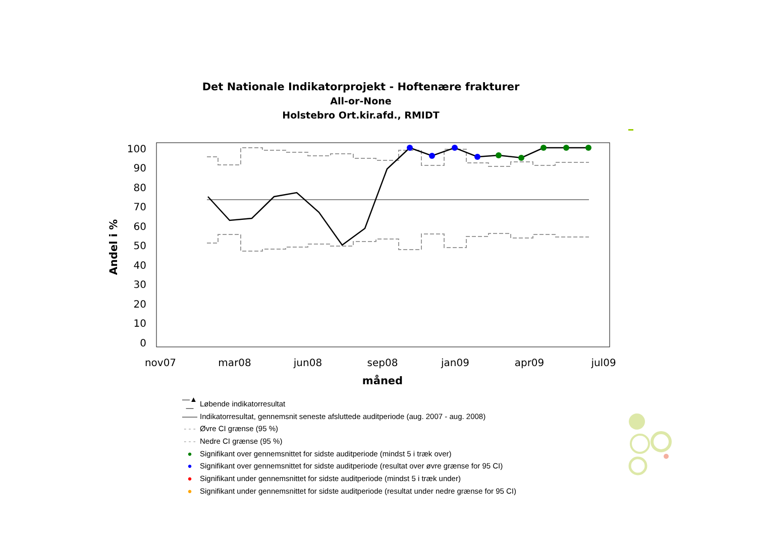Det Nationale Indikatorprojekt - Hoftenære frakturer
All-or-None
Holstebro Ort.kir.afd., RMIDT
100
90
80
70
60
50
40
30
20
10
0
nov07
mar08
jun08
sep08
jan09
apr09
jul09
måned
Andel i %
—▲— Løbende indikatorresultat
—— Indikatorresultat, gennemsnit seneste afsluttede auditperiode (aug. 2007 - aug. 2008)
- - - Øvre CI grænse (95 %)
- - - Nedre CI grænse (95 %)
● Signifikant over gennemsnittet for sidste auditperiode (mindst 5 i træk over)
● Signifikant over gennemsnittet for sidste auditperiode (resultat over øvre grænse for 95 CI)
● Signifikant under gennemsnittet for sidste auditperiode (mindst 5 i træk under)
● Signifikant under gennemsnittet for sidste auditperiode (resultat under nedre grænse for 95 CI)